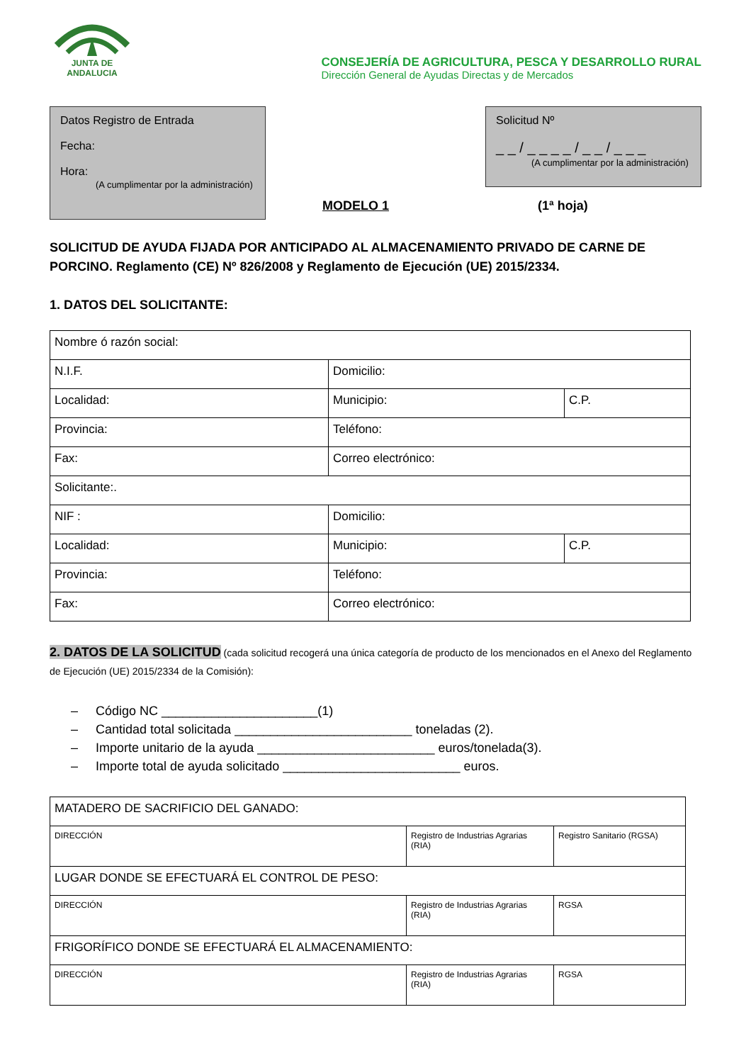JUNTA DE ANDALUCIA
CONSEJERÍA DE AGRICULTURA, PESCA Y DESARROLLO RURAL
Dirección General de Ayudas Directas y de Mercados
Datos Registro de Entrada
Fecha:
Hora:
(A cumplimentar por la administración)
Solicitud Nº
_ _ / _ _ _ _ / _ _ / _ _ _
(A cumplimentar por la administración)
MODELO 1 (1ª hoja)
SOLICITUD DE AYUDA FIJADA POR ANTICIPADO AL ALMACENAMIENTO PRIVADO DE CARNE DE PORCINO. Reglamento (CE) Nº 826/2008 y Reglamento de Ejecución (UE) 2015/2334.
1. DATOS DEL SOLICITANTE:
| Nombre ó razón social: | | |
| N.I.F. | Domicilio: | |
| Localidad: | Municipio: | C.P. |
| Provincia: | Teléfono: | |
| Fax: | Correo electrónico: | |
| Solicitante:. | | |
| NIF : | Domicilio: | |
| Localidad: | Municipio: | C.P. |
| Provincia: | Teléfono: | |
| Fax: | Correo electrónico: | |
2. DATOS DE LA SOLICITUD (cada solicitud recogerá una única categoría de producto de los mencionados en el Anexo del Reglamento de Ejecución (UE) 2015/2334 de la Comisión):
– Código NC ______________________(1)
– Cantidad total solicitada _________________________ toneladas (2).
– Importe unitario de la ayuda _________________________ euros/tonelada(3).
– Importe total de ayuda solicitado _________________________ euros.
| MATADERO DE SACRIFICIO DEL GANADO: | | |
| DIRECCIÓN | Registro de Industrias Agrarias (RIA) | Registro Sanitario (RGSA) |
| LUGAR DONDE SE EFECTUARÁ EL CONTROL DE PESO: | | |
| DIRECCIÓN | Registro de Industrias Agrarias (RIA) | RGSA |
| FRIGORÍFICO DONDE SE EFECTUARÁ EL ALMACENAMIENTO: | | |
| DIRECCIÓN | Registro de Industrias Agrarias (RIA) | RGSA |